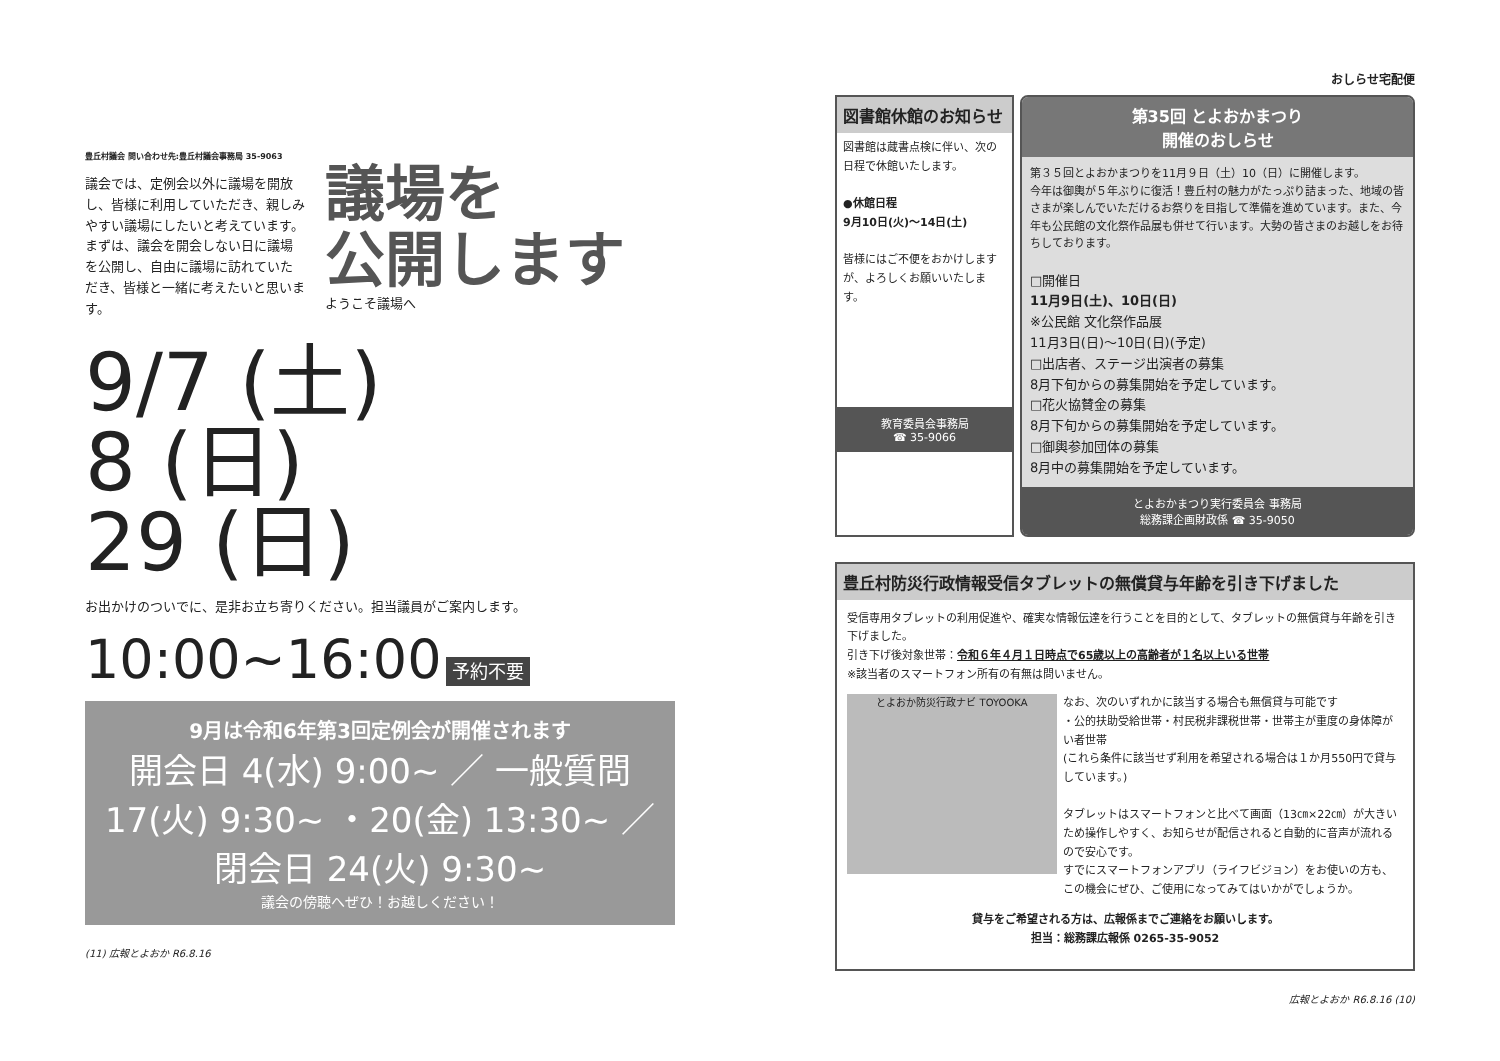豊丘村議会 問い合わせ先:豊丘村議会事務局 35-9063
議会では、定例会以外に議場を開放し、皆様に利用していただき、親しみやすい議場にしたいと考えています。
まずは、議会を開会しない日に議場を公開し、自由に議場に訪れていただき、皆様と一緒に考えたいと思います。
議場を
公開します
ようこそ議場へ
9/7 (土)
8 (日)
29 (日)
お出かけのついでに、是非お立ち寄りください。担当議員がご案内します。
10:00~16:00 予約不要
9月は令和6年第3回定例会が開催されます
開会日 4(水) 9:00~ ／ 一般質問 17(火) 9:30~ ・20(金) 13:30~ ／ 閉会日 24(火) 9:30~
議会の傍聴へぜひ！お越しください！
(11) 広報とよおか R6.8.16
おしらせ宅配便
図書館休館のお知らせ
図書館は蔵書点検に伴い、次の日程で休館いたします。
●休館日程
9月10日(火)～14日(土)
皆様にはご不便をおかけしますが、よろしくお願いいたします。
教育委員会事務局
☎ 35-9066
第35回 とよおかまつり
開催のおしらせ
第３５回とよおかまつりを11月９日（土）10（日）に開催します。
今年は御輿が５年ぶりに復活！豊丘村の魅力がたっぷり詰まった、地域の皆さまが楽しんでいただけるお祭りを目指して準備を進めています。また、今年も公民館の文化祭作品展も併せて行います。大勢の皆さまのお越しをお待ちしております。
□開催日
11月9日(土)、10日(日)
※公民館 文化祭作品展
11月3日(日)～10日(日)(予定)
□出店者、ステージ出演者の募集
8月下旬からの募集開始を予定しています。
□花火協賛金の募集
8月下旬からの募集開始を予定しています。
□御輿参加団体の募集
8月中の募集開始を予定しています。
とよおかまつり実行委員会 事務局
総務課企画財政係 ☎ 35-9050
豊丘村防災行政情報受信タブレットの無償貸与年齢を引き下げました
受信専用タブレットの利用促進や、確実な情報伝達を行うことを目的として、タブレットの無償貸与年齢を引き下げました。
引き下げ後対象世帯：令和６年４月１日時点で65歳以上の高齢者が１名以上いる世帯
※該当者のスマートフォン所有の有無は問いません。
とよおか防災行政ナビ TOYOOKA
なお、次のいずれかに該当する場合も無償貸与可能です
・公的扶助受給世帯・村民税非課税世帯・世帯主が重度の身体障がい者世帯
(これら条件に該当せず利用を希望される場合は１か月550円で貸与しています。)
タブレットはスマートフォンと比べて画面（13㎝×22㎝）が大きいため操作しやすく、お知らせが配信されると自動的に音声が流れるので安心です。
すでにスマートフォンアプリ（ライフビジョン）をお使いの方も、この機会にぜひ、ご使用になってみてはいかがでしょうか。
貸与をご希望される方は、広報係までご連絡をお願いします。
担当：総務課広報係 0265-35-9052
広報とよおか R6.8.16 (10)